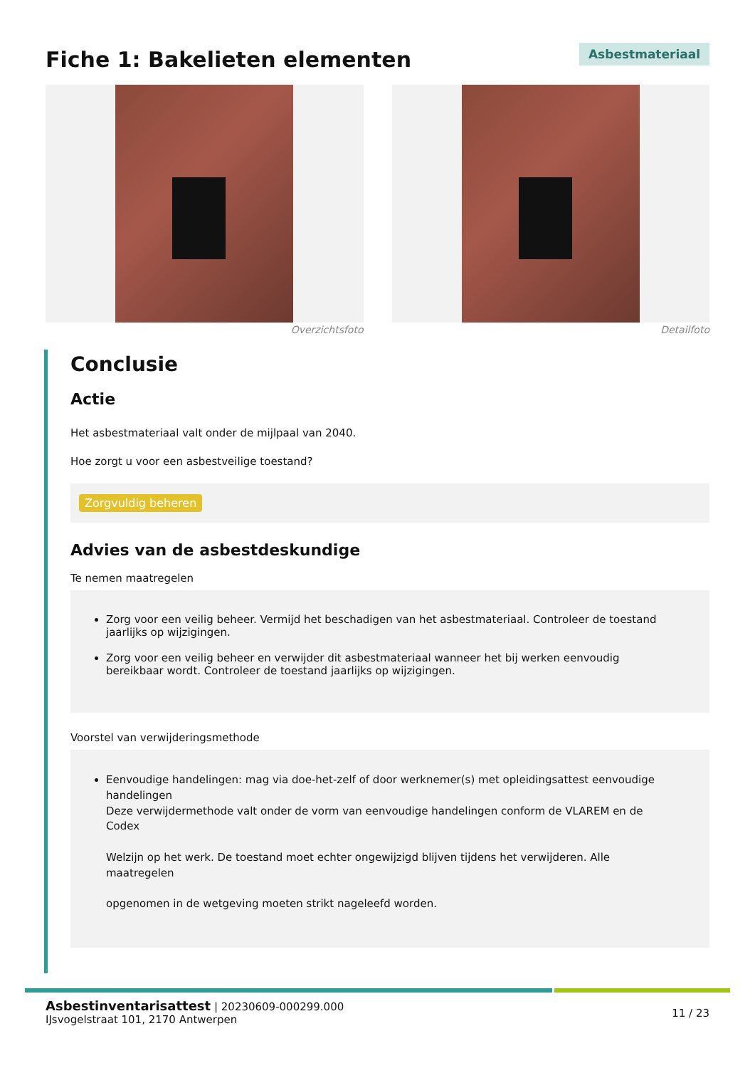Fiche 1: Bakelieten elementen
Asbestmateriaal
Overzichtsfoto Detailfoto
Conclusie
Actie
Het asbestmateriaal valt onder de mijlpaal van 2040.
Hoe zorgt u voor een asbestveilige toestand?
Zorgvuldig beheren
Advies van de asbestdeskundige
Te nemen maatregelen
Zorg voor een veilig beheer. Vermijd het beschadigen van het asbestmateriaal. Controleer de toestand jaarlijks op wijzigingen.
Zorg voor een veilig beheer en verwijder dit asbestmateriaal wanneer het bij werken eenvoudig bereikbaar wordt. Controleer de toestand jaarlijks op wijzigingen.
Voorstel van verwijderingsmethode
Eenvoudige handelingen: mag via doe-het-zelf of door werknemer(s) met opleidingsattest eenvoudige handelingen
Deze verwijdermethode valt onder de vorm van eenvoudige handelingen conform de VLAREM en de Codex
Welzijn op het werk. De toestand moet echter ongewijzigd blijven tijdens het verwijderen. Alle maatregelen
opgenomen in de wetgeving moeten strikt nageleefd worden.
Asbestinventarisattest | 20230609-000299.000
IJsvogelstraat 101, 2170 Antwerpen
11 / 23